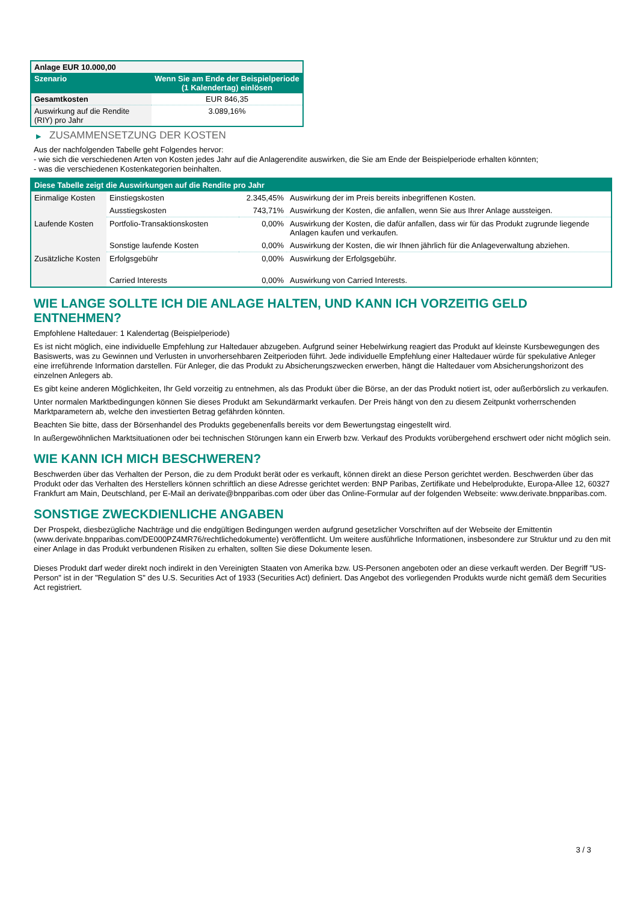| Anlage EUR 10.000,00 | |
| Szenario | Wenn Sie am Ende der Beispielperiode (1 Kalendertag) einlösen |
| Gesamtkosten | EUR 846,35 |
| Auswirkung auf die Rendite (RIY) pro Jahr | 3.089,16% |
▶ ZUSAMMENSETZUNG DER KOSTEN
Aus der nachfolgenden Tabelle geht Folgendes hervor:
- wie sich die verschiedenen Arten von Kosten jedes Jahr auf die Anlagerendite auswirken, die Sie am Ende der Beispielperiode erhalten könnten;
- was die verschiedenen Kostenkategorien beinhalten.
| Diese Tabelle zeigt die Auswirkungen auf die Rendite pro Jahr | | | |
| Einmalige Kosten | Einstiegskosten | 2.345,45% | Auswirkung der im Preis bereits inbegriffenen Kosten. |
| | Ausstiegskosten | 743,71% | Auswirkung der Kosten, die anfallen, wenn Sie aus Ihrer Anlage aussteigen. |
| Laufende Kosten | Portfolio-Transaktionskosten | 0,00% | Auswirkung der Kosten, die dafür anfallen, dass wir für das Produkt zugrunde liegende Anlagen kaufen und verkaufen. |
| | Sonstige laufende Kosten | 0,00% | Auswirkung der Kosten, die wir Ihnen jährlich für die Anlageverwaltung abziehen. |
| Zusätzliche Kosten | Erfolgsgebühr | 0,00% | Auswirkung der Erfolgsgebühr. |
| | Carried Interests | 0,00% | Auswirkung von Carried Interests. |
WIE LANGE SOLLTE ICH DIE ANLAGE HALTEN, UND KANN ICH VORZEITIG GELD ENTNEHMEN?
Empfohlene Haltedauer: 1 Kalendertag (Beispielperiode)
Es ist nicht möglich, eine individuelle Empfehlung zur Haltedauer abzugeben. Aufgrund seiner Hebelwirkung reagiert das Produkt auf kleinste Kursbewegungen des Basiswerts, was zu Gewinnen und Verlusten in unvorhersehbaren Zeitperioden führt. Jede individuelle Empfehlung einer Haltedauer würde für spekulative Anleger eine irreführende Information darstellen. Für Anleger, die das Produkt zu Absicherungszwecken erwerben, hängt die Haltedauer vom Absicherungshorizont des einzelnen Anlegers ab.
Es gibt keine anderen Möglichkeiten, Ihr Geld vorzeitig zu entnehmen, als das Produkt über die Börse, an der das Produkt notiert ist, oder außerbörslich zu verkaufen.
Unter normalen Marktbedingungen können Sie dieses Produkt am Sekundärmarkt verkaufen. Der Preis hängt von den zu diesem Zeitpunkt vorherrschenden Marktparametern ab, welche den investierten Betrag gefährden könnten.
Beachten Sie bitte, dass der Börsenhandel des Produkts gegebenenfalls bereits vor dem Bewertungstag eingestellt wird.
In außergewöhnlichen Marktsituationen oder bei technischen Störungen kann ein Erwerb bzw. Verkauf des Produkts vorübergehend erschwert oder nicht möglich sein.
WIE KANN ICH MICH BESCHWEREN?
Beschwerden über das Verhalten der Person, die zu dem Produkt berät oder es verkauft, können direkt an diese Person gerichtet werden. Beschwerden über das Produkt oder das Verhalten des Herstellers können schriftlich an diese Adresse gerichtet werden: BNP Paribas, Zertifikate und Hebelprodukte, Europa-Allee 12, 60327 Frankfurt am Main, Deutschland, per E-Mail an derivate@bnpparibas.com oder über das Online-Formular auf der folgenden Webseite: www.derivate.bnpparibas.com.
SONSTIGE ZWECKDIENLICHE ANGABEN
Der Prospekt, diesbezügliche Nachträge und die endgültigen Bedingungen werden aufgrund gesetzlicher Vorschriften auf der Webseite der Emittentin (www.derivate.bnpparibas.com/DE000PZ4MR76/rechtlichedokumente) veröffentlicht. Um weitere ausführliche Informationen, insbesondere zur Struktur und zu den mit einer Anlage in das Produkt verbundenen Risiken zu erhalten, sollten Sie diese Dokumente lesen.
Dieses Produkt darf weder direkt noch indirekt in den Vereinigten Staaten von Amerika bzw. US-Personen angeboten oder an diese verkauft werden. Der Begriff "US-Person" ist in der "Regulation S" des U.S. Securities Act of 1933 (Securities Act) definiert. Das Angebot des vorliegenden Produkts wurde nicht gemäß dem Securities Act registriert.
3 / 3